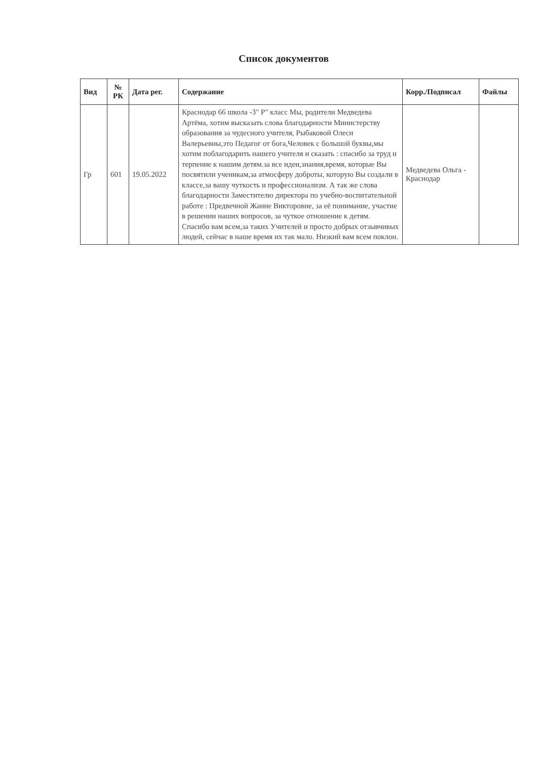Список документов
| Вид | № РК | Дата рег. | Содержание | Корр./Подписал | Файлы |
| --- | --- | --- | --- | --- | --- |
| Гр | 601 | 19.05.2022 | Краснодар 66 школа -3" Р" класс Мы, родители Медведева Артёма, хотим высказать слова благодарности Министерству образования за чудесного учителя, Рыбаковой Олеси Валерьевны,это Педагог от бога,Человек с большой буквы,мы хотим поблагодарить нашего учителя и сказать : спасибо за труд и терпение к нашим детям.за все идеи,знания,время, которые Вы посвятили ученикам,за атмосферу доброты, которую Вы создали в классе,за вашу чуткость и профессионализм. А так же слова благодарности Заместителю директора по учебно-воспитательной работе : Предвечной Жанне Викторовне, за её понимание, участие в решении наших вопросов, за чуткое отношение к детям. Спасибо вам всем,за таких Учителей и просто добрых отзывчивых людей, сейчас в наше время их так мало. Низкий вам всем поклон. | Медведева Ольга - Краснодар | |